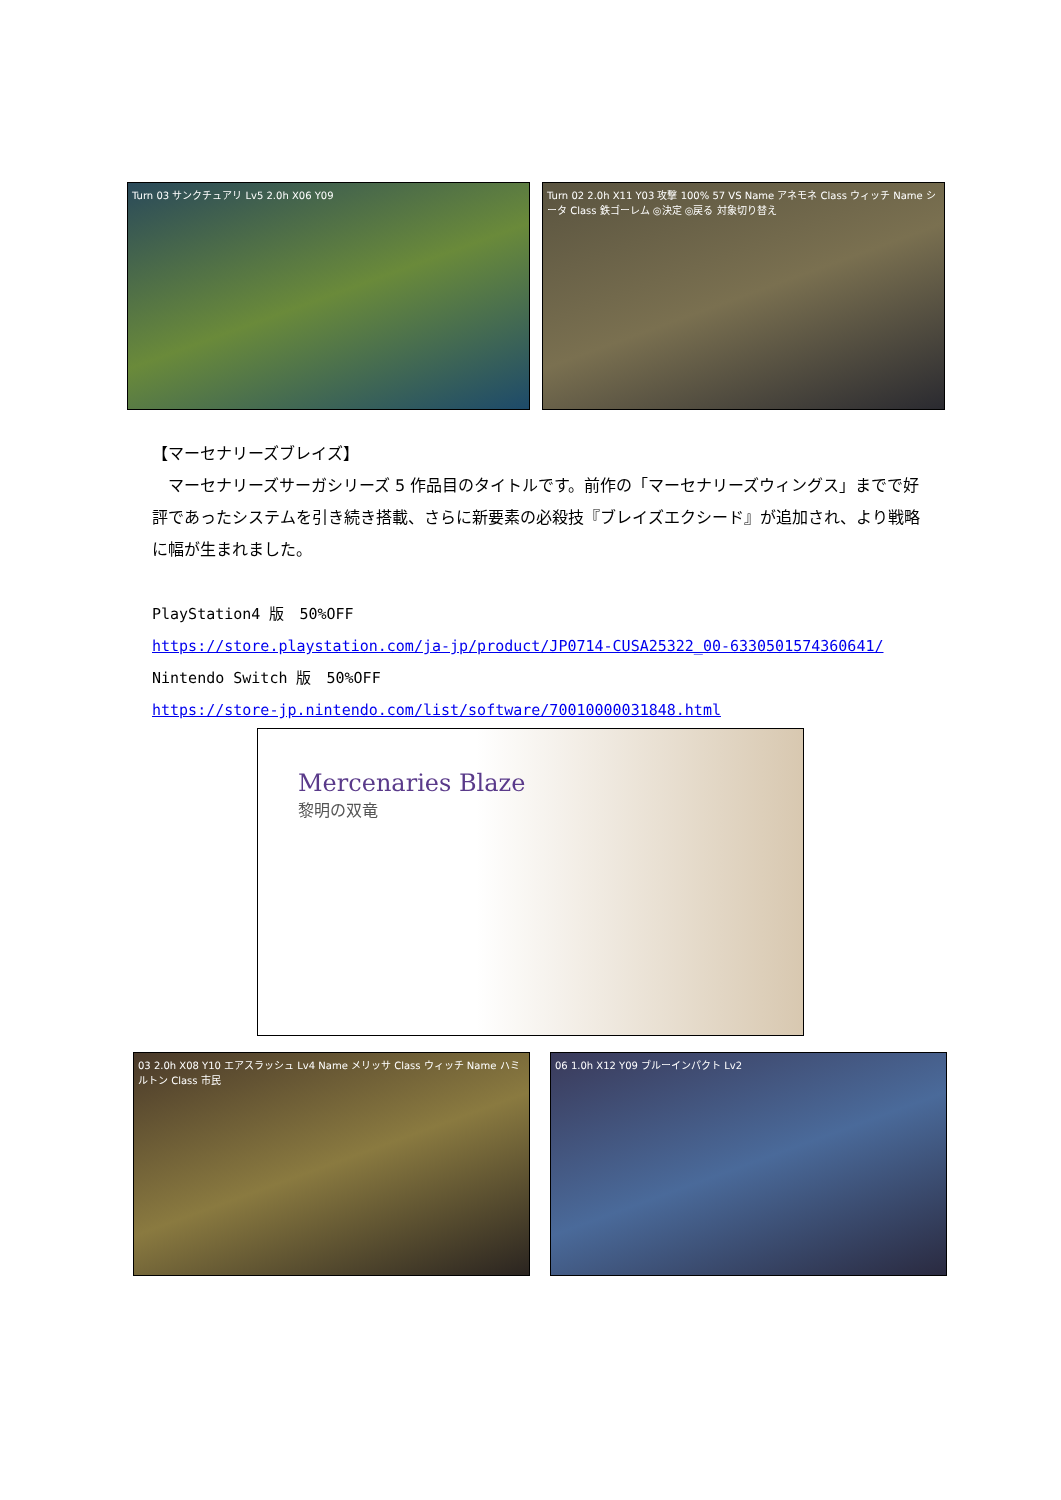Turn 03 サンクチュアリ Lv5 2.0h X06 Y09 Turn 02 2.0h X11 Y03 攻撃 100% 57 VS Name アネモネ Class ウィッチ Name シータ Class 鉄ゴーレム ◎決定 ◎戻る 対象切り替え
【マーセナリーズブレイズ】
　マーセナリーズサーガシリーズ 5 作品目のタイトルです。前作の「マーセナリーズウィングス」までで好評であったシステムを引き続き搭載、さらに新要素の必殺技『ブレイズエクシード』が追加され、より戦略に幅が生まれました。
PlayStation4 版　50%OFF
https://store.playstation.com/ja-jp/product/JP0714-CUSA25322_00-6330501574360641/
Nintendo Switch 版　50%OFF
https://store-jp.nintendo.com/list/software/70010000031848.html
Mercenaries Blaze
黎明の双竜
03 2.0h X08 Y10 エアスラッシュ Lv4 Name メリッサ Class ウィッチ Name ハミルトン Class 市民
06 1.0h X12 Y09 ブルーインパクト Lv2